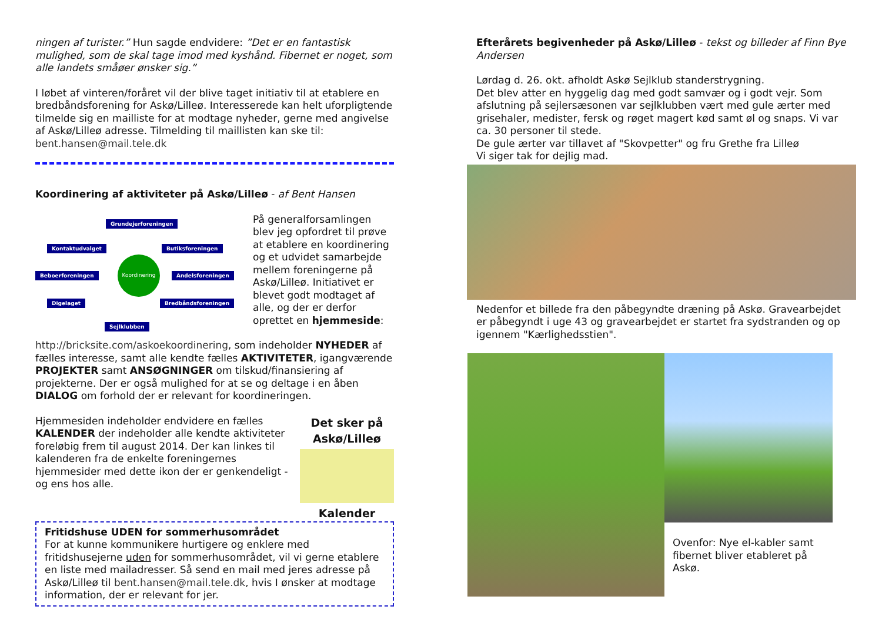ningen af turister.” Hun sagde endvidere: ”Det er en fantastisk mulighed, som de skal tage imod med kyshånd. Fibernet er noget, som alle landets småøer ønsker sig.”
I løbet af vinteren/foråret vil der blive taget initiativ til at etablere en bredbåndsforening for Askø/Lilleø. Interesserede kan helt uforpligtende tilmelde sig en mailliste for at modtage nyheder, gerne med angivelse af Askø/Lilleø adresse. Tilmelding til maillisten kan ske til: bent.hansen@mail.tele.dk
Koordinering af aktiviteter på Askø/Lilleø - af Bent Hansen
Grundejerforeningen
Kontaktudvalget Butiksforeningen
Beboerforeningen
Koordinering
Andelsforeningen
Digelaget Bredbåndsforeningen
Sejlklubben
På generalforsamlingen blev jeg opfordret til prøve at etablere en koordinering og et udvidet samarbejde mellem foreningerne på Askø/Lilleø. Initiativet er blevet godt modtaget af alle, og der er derfor oprettet en hjemmeside:
http://bricksite.com/askoekoordinering, som indeholder NYHEDER af fælles interesse, samt alle kendte fælles AKTIVITETER, igangværende PROJEKTER samt ANSØGNINGER om tilskud/finansiering af projekterne. Der er også mulighed for at se og deltage i en åben DIALOG om forhold der er relevant for koordineringen.
Det sker på Askø/Lilleø
Kalender
Hjemmesiden indeholder endvidere en fælles KALENDER der indeholder alle kendte aktiviteter foreløbig frem til august 2014. Der kan linkes til kalenderen fra de enkelte foreningernes hjemmesider med dette ikon der er genkendeligt - og ens hos alle.
Fritidshuse UDEN for sommerhusområdet
For at kunne kommunikere hurtigere og enklere med fritidshusejerne uden for sommerhusområdet, vil vi gerne etablere en liste med mailadresser. Så send en mail med jeres adresse på Askø/Lilleø til bent.hansen@mail.tele.dk, hvis I ønsker at modtage information, der er relevant for jer.
Efterårets begivenheder på Askø/Lilleø - tekst og billeder af Finn Bye Andersen
Lørdag d. 26. okt. afholdt Askø Sejlklub standerstrygning.
Det blev atter en hyggelig dag med godt samvær og i godt vejr. Som afslutning på sejlersæsonen var sejlklubben vært med gule ærter med grisehaler, medister, fersk og røget magert kød samt øl og snaps. Vi var ca. 30 personer til stede.
De gule ærter var tillavet af "Skovpetter" og fru Grethe fra Lilleø
Vi siger tak for dejlig mad.
Nedenfor et billede fra den påbegyndte dræning på Askø. Gravearbejdet er påbegyndt i uge 43 og gravearbejdet er startet fra sydstranden og op igennem "Kærlighedsstien".
Ovenfor: Nye el-kabler samt fibernet bliver etableret på Askø.